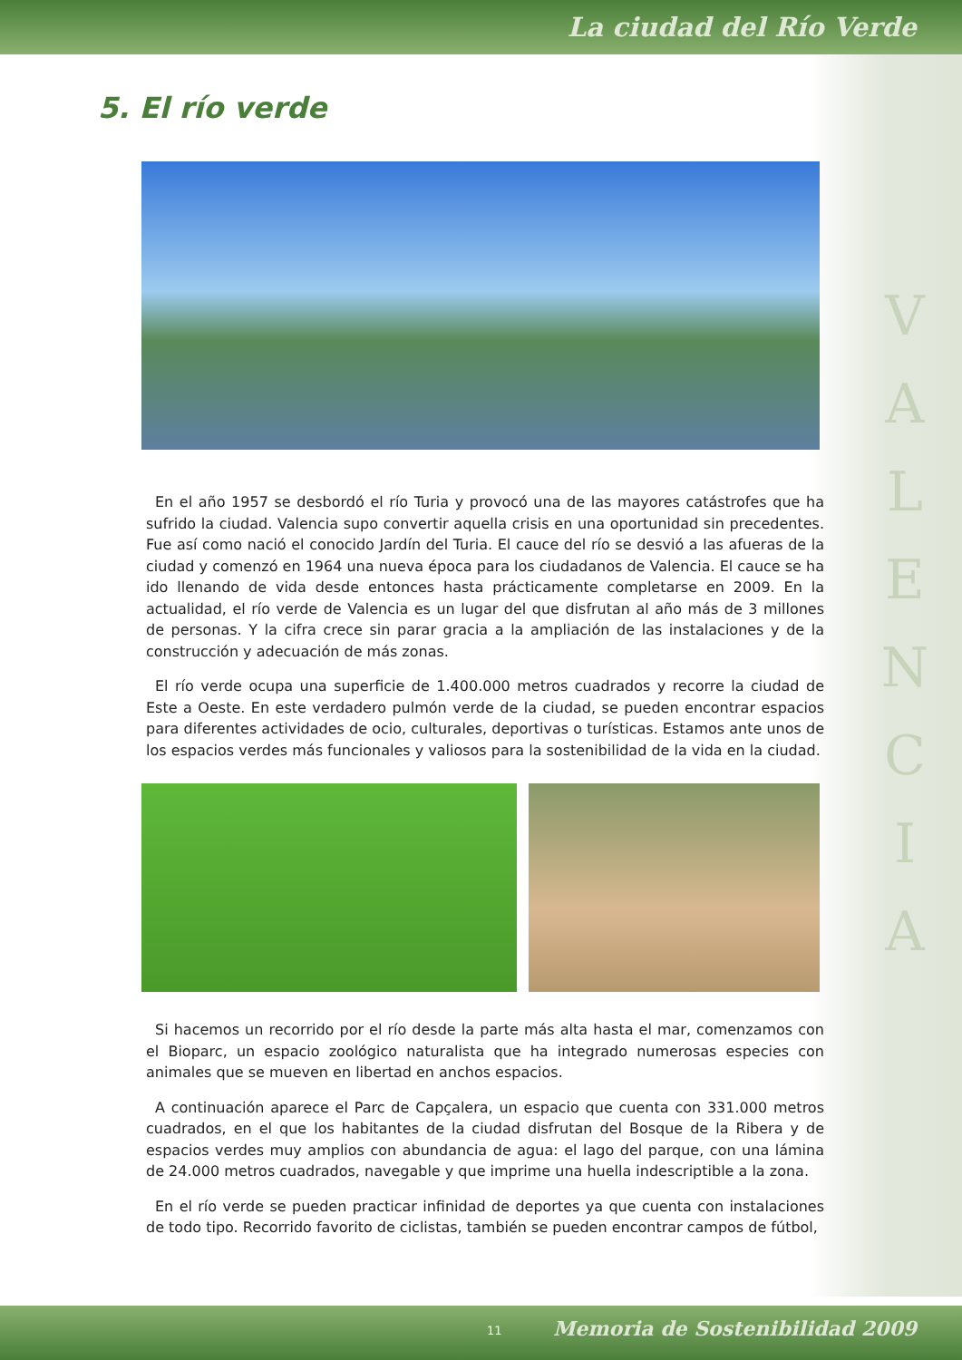La ciudad del Río Verde
5. El río verde
V
A
L
E
N
C
I
A
En el año 1957 se desbordó el río Turia y provocó una de las mayores catástrofes que ha sufrido la ciudad. Valencia supo convertir aquella crisis en una oportunidad sin precedentes. Fue así como nació el conocido Jardín del Turia. El cauce del río se desvió a las afueras de la ciudad y comenzó en 1964 una nueva época para los ciudadanos de Valencia. El cauce se ha ido llenando de vida desde entonces hasta prácticamente completarse en 2009. En la actualidad, el río verde de Valencia es un lugar del que disfrutan al año más de 3 millones de personas. Y la cifra crece sin parar gracia a la ampliación de las instalaciones y de la construcción y adecuación de más zonas.
El río verde ocupa una superficie de 1.400.000 metros cuadrados y recorre la ciudad de Este a Oeste. En este verdadero pulmón verde de la ciudad, se pueden encontrar espacios para diferentes actividades de ocio, culturales, deportivas o turísticas. Estamos ante unos de los espacios verdes más funcionales y valiosos para la sostenibilidad de la vida en la ciudad.
Si hacemos un recorrido por el río desde la parte más alta hasta el mar, comenzamos con el Bioparc, un espacio zoológico naturalista que ha integrado numerosas especies con animales que se mueven en libertad en anchos espacios.
A continuación aparece el Parc de Capçalera, un espacio que cuenta con 331.000 metros cuadrados, en el que los habitantes de la ciudad disfrutan del Bosque de la Ribera y de espacios verdes muy amplios con abundancia de agua: el lago del parque, con una lámina de 24.000 metros cuadrados, navegable y que imprime una huella indescriptible a la zona.
En el río verde se pueden practicar infinidad de deportes ya que cuenta con instalaciones de todo tipo. Recorrido favorito de ciclistas, también se pueden encontrar campos de fútbol,
11 Memoria de Sostenibilidad 2009